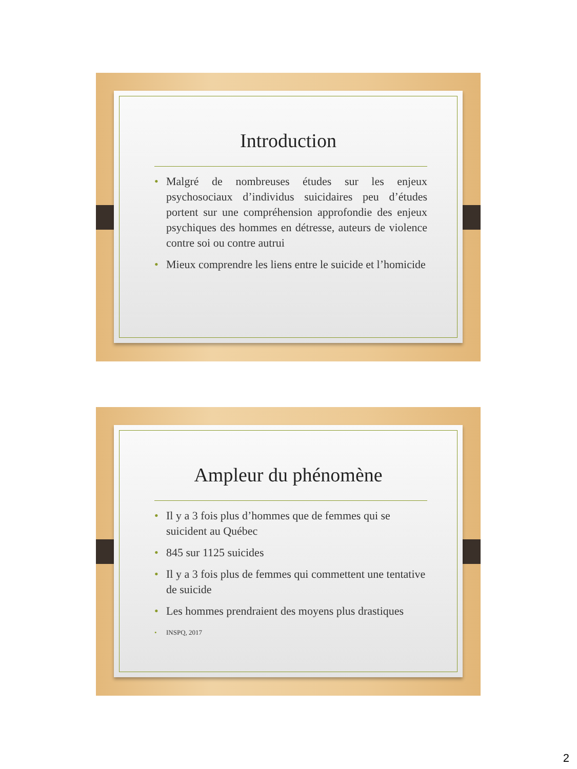Introduction
• Malgré de nombreuses études sur les enjeux psychosociaux d’individus suicidaires peu d’études portent sur une compréhension approfondie des enjeux psychiques des hommes en détresse, auteurs de violence contre soi ou contre autrui
• Mieux comprendre les liens entre le suicide et l’homicide
Ampleur du phénomène
• Il y a 3 fois plus d’hommes que de femmes qui se suicident au Québec
• 845 sur 1125 suicides
• Il y a 3 fois plus de femmes qui commettent une tentative de suicide
• Les hommes prendraient des moyens plus drastiques
• INSPQ, 2017
2